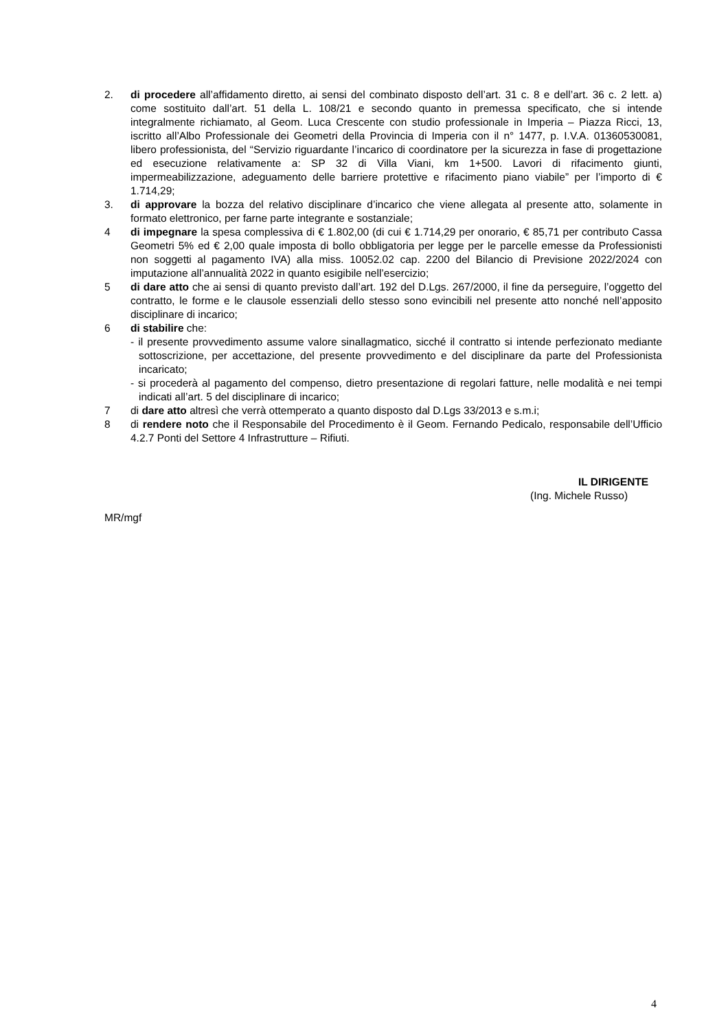2. di procedere all’affidamento diretto, ai sensi del combinato disposto dell’art. 31 c. 8 e dell’art. 36 c. 2 lett. a) come sostituito dall’art. 51 della L. 108/21 e secondo quanto in premessa specificato, che si intende integralmente richiamato, al Geom. Luca Crescente con studio professionale in Imperia – Piazza Ricci, 13, iscritto all’Albo Professionale dei Geometri della Provincia di Imperia con il n° 1477, p. I.V.A. 01360530081, libero professionista, del “Servizio riguardante l’incarico di coordinatore per la sicurezza in fase di progettazione ed esecuzione relativamente a: SP 32 di Villa Viani, km 1+500. Lavori di rifacimento giunti, impermeabilizzazione, adeguamento delle barriere protettive e rifacimento piano viabile” per l’importo di € 1.714,29;
3. di approvare la bozza del relativo disciplinare d’incarico che viene allegata al presente atto, solamente in formato elettronico, per farne parte integrante e sostanziale;
4 di impegnare la spesa complessiva di € 1.802,00 (di cui € 1.714,29 per onorario, € 85,71 per contributo Cassa Geometri 5% ed € 2,00 quale imposta di bollo obbligatoria per legge per le parcelle emesse da Professionisti non soggetti al pagamento IVA) alla miss. 10052.02 cap. 2200 del Bilancio di Previsione 2022/2024 con imputazione all’annualità 2022 in quanto esigibile nell’esercizio;
5 di dare atto che ai sensi di quanto previsto dall’art. 192 del D.Lgs. 267/2000, il fine da perseguire, l’oggetto del contratto, le forme e le clausole essenziali dello stesso sono evincibili nel presente atto nonché nell’apposito disciplinare di incarico;
6 di stabilire che:
- il presente provvedimento assume valore sinallagmatico, sicché il contratto si intende perfezionato mediante sottoscrizione, per accettazione, del presente provvedimento e del disciplinare da parte del Professionista incaricato;
- si procederà al pagamento del compenso, dietro presentazione di regolari fatture, nelle modalità e nei tempi indicati all’art. 5 del disciplinare di incarico;
7 di dare atto altresì che verrà ottemperato a quanto disposto dal D.Lgs 33/2013 e s.m.i;
8 di rendere noto che il Responsabile del Procedimento è il Geom. Fernando Pedicalo, responsabile dell’Ufficio 4.2.7 Ponti del Settore 4 Infrastrutture – Rifiuti.
IL DIRIGENTE
(Ing. Michele Russo)
MR/mgf
4